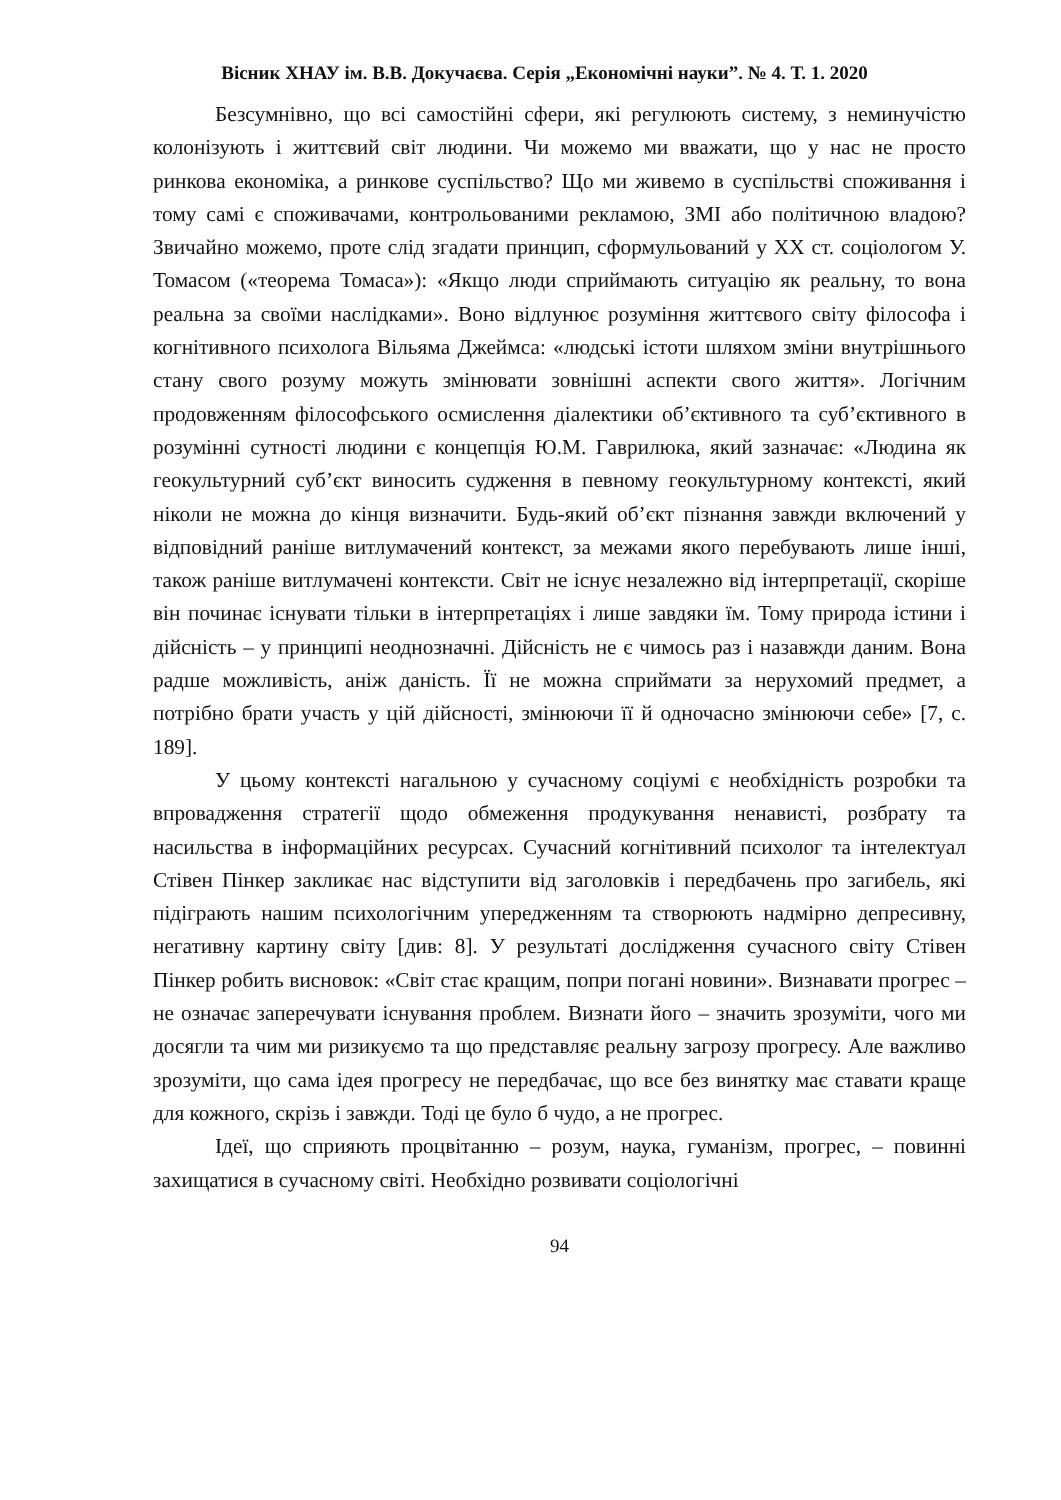Вісник ХНАУ ім. В.В. Докучаєва. Серія „Економічні науки”. № 4. Т. 1. 2020
Безсумнівно, що всі самостійні сфери, які регулюють систему, з неминучістю колонізують і життєвий світ людини. Чи можемо ми вважати, що у нас не просто ринкова економіка, а ринкове суспільство? Що ми живемо в суспільстві споживання і тому самі є споживачами, контрольованими рекламою, ЗМІ або політичною владою? Звичайно можемо, проте слід згадати принцип, сформульований у ХХ ст. соціологом У. Томасом («теорема Томаса»): «Якщо люди сприймають ситуацію як реальну, то вона реальна за своїми наслідками». Воно відлунює розуміння життєвого світу філософа і когнітивного психолога Вільяма Джеймса: «людські істоти шляхом зміни внутрішнього стану свого розуму можуть змінювати зовнішні аспекти свого життя». Логічним продовженням філософського осмислення діалектики об’єктивного та суб’єктивного в розумінні сутності людини є концепція Ю.М. Гаврилюка, який зазначає: «Людина як геокультурний суб’єкт виносить судження в певному геокультурному контексті, який ніколи не можна до кінця визначити. Будь-який об’єкт пізнання завжди включений у відповідний раніше витлумачений контекст, за межами якого перебувають лише інші, також раніше витлумачені контексти. Світ не існує незалежно від інтерпретації, скоріше він починає існувати тільки в інтерпретаціях і лише завдяки їм. Тому природа істини і дійсність – у принципі неоднозначні. Дійсність не є чимось раз і назавжди даним. Вона радше можливість, аніж даність. Її не можна сприймати за нерухомий предмет, а потрібно брати участь у цій дійсності, змінюючи її й одночасно змінюючи себе» [7, с. 189].
У цьому контексті нагальною у сучасному соціумі є необхідність розробки та впровадження стратегії щодо обмеження продукування ненависті, розбрату та насильства в інформаційних ресурсах. Сучасний когнітивний психолог та інтелектуал Стівен Пінкер закликає нас відступити від заголовків і передбачень про загибель, які підіграють нашим психологічним упередженням та створюють надмірно депресивну, негативну картину світу [див: 8]. У результаті дослідження сучасного світу Стівен Пінкер робить висновок: «Світ стає кращим, попри погані новини». Визнавати прогрес – не означає заперечувати існування проблем. Визнати його – значить зрозуміти, чого ми досягли та чим ми ризикуємо та що представляє реальну загрозу прогресу. Але важливо зрозуміти, що сама ідея прогресу не передбачає, що все без винятку має ставати краще для кожного, скрізь і завжди. Тоді це було б чудо, а не прогрес.
Ідеї, що сприяють процвітанню – розум, наука, гуманізм, прогрес, – повинні захищатися в сучасному світі. Необхідно розвивати соціологічні
94